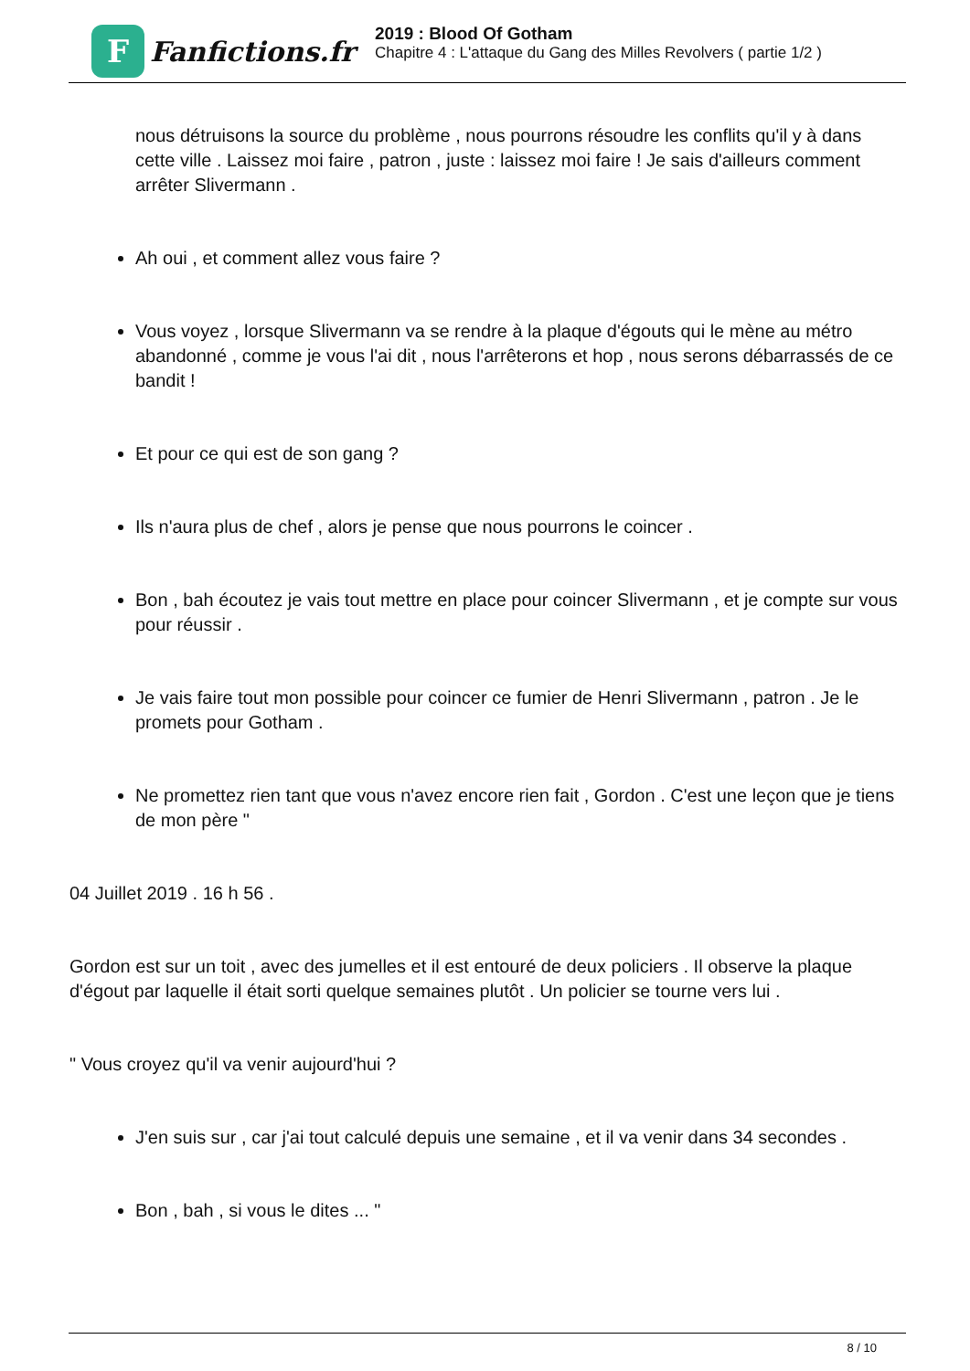F
Fanfictions.fr
2019 : Blood Of Gotham
Chapitre 4 : L'attaque du Gang des Milles Revolvers ( partie 1/2 )
nous détruisons la source du problème , nous pourrons résoudre les conflits qu'il y à dans cette ville . Laissez moi faire , patron , juste : laissez moi faire ! Je sais d'ailleurs comment arrêter Slivermann .
Ah oui , et comment allez vous faire ?
Vous voyez , lorsque Slivermann va se rendre à la plaque d'égouts qui le mène au métro abandonné , comme je vous l'ai dit , nous l'arrêterons et hop , nous serons débarrassés de ce bandit !
Et pour ce qui est de son gang ?
Ils n'aura plus de chef , alors je pense que nous pourrons le coincer .
Bon , bah écoutez je vais tout mettre en place pour coincer Slivermann , et je compte sur vous pour réussir .
Je vais faire tout mon possible pour coincer ce fumier de Henri Slivermann , patron . Je le promets pour Gotham .
Ne promettez rien tant que vous n'avez encore rien fait , Gordon . C'est une leçon que je tiens de mon père "
04 Juillet 2019 . 16 h 56 .
Gordon est sur un toit , avec des jumelles et il est entouré de deux policiers . Il observe la plaque d'égout par laquelle il était sorti quelque semaines plutôt . Un policier se tourne vers lui .
" Vous croyez qu'il va venir aujourd'hui ?
J'en suis sur , car j'ai tout calculé depuis une semaine , et il va venir dans 34 secondes .
Bon , bah , si vous le dites ... "
8 / 10